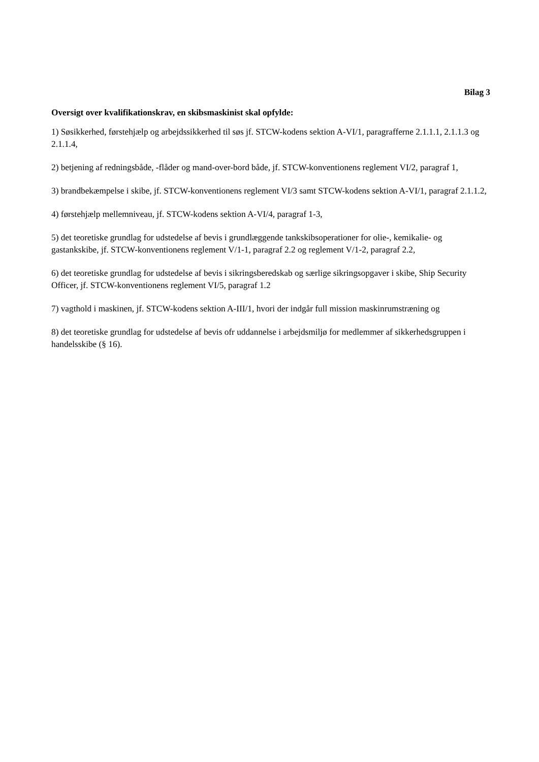Bilag 3
Oversigt over kvalifikationskrav, en skibsmaskinist skal opfylde:
1) Søsikkerhed, førstehjælp og arbejdssikkerhed til søs jf. STCW-kodens sektion A-VI/1, paragrafferne 2.1.1.1, 2.1.1.3 og 2.1.1.4,
2) betjening af redningsbåde, -flåder og mand-over-bord både, jf. STCW-konventionens reglement VI/2, paragraf 1,
3) brandbekæmpelse i skibe, jf. STCW-konventionens reglement VI/3 samt STCW-kodens sektion A-VI/1, paragraf 2.1.1.2,
4) førstehjælp mellemniveau, jf. STCW-kodens sektion A-VI/4, paragraf 1-3,
5) det teoretiske grundlag for udstedelse af bevis i grundlæggende tankskibsoperationer for olie-, kemikalie- og gastankskibe, jf. STCW-konventionens reglement V/1-1, paragraf 2.2 og reglement V/1-2, paragraf 2.2,
6) det teoretiske grundlag for udstedelse af bevis i sikringsberedskab og særlige sikringsopgaver i skibe, Ship Security Officer, jf. STCW-konventionens reglement VI/5, paragraf 1.2
7) vagthold i maskinen, jf. STCW-kodens sektion A-III/1, hvori der indgår full mission maskinrumstræning og
8) det teoretiske grundlag for udstedelse af bevis ofr uddannelse i arbejdsmiljø for medlemmer af sikkerhedsgruppen i handelsskibe (§ 16).